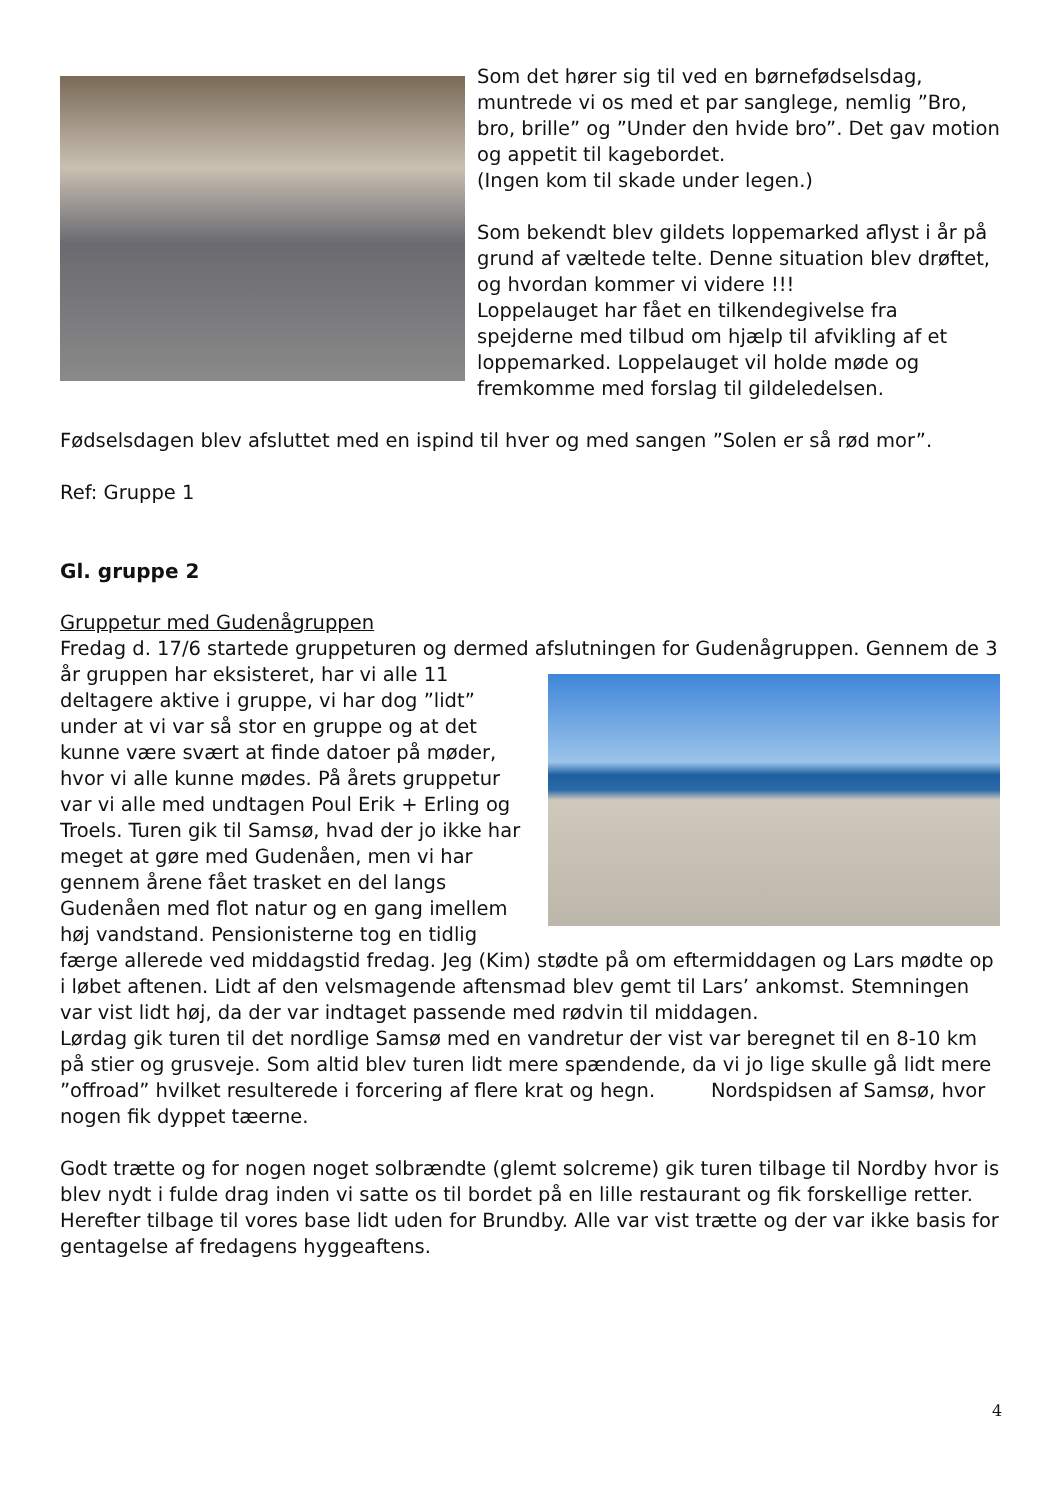Som det hører sig til ved en børnefødselsdag, muntrede vi os med et par sanglege, nemlig ”Bro, bro, brille” og ”Under den hvide bro”. Det gav motion og appetit til kagebordet.
(Ingen kom til skade under legen.)
Som bekendt blev gildets loppemarked aflyst i år på grund af væltede telte. Denne situation blev drøftet, og hvordan kommer vi videre !!!
Loppelauget har fået en tilkendegivelse fra spejderne med tilbud om hjælp til afvikling af et loppemarked. Loppelauget vil holde møde og fremkomme med forslag til gildeledelsen.
Fødselsdagen blev afsluttet med en ispind til hver og med sangen ”Solen er så rød mor”.
Ref: Gruppe 1
Gl. gruppe 2
Gruppetur med Gudenågruppen
Fredag d. 17/6 startede gruppeturen og dermed afslutningen for Gudenågruppen. Gennem de 3 år gruppen har eksisteret, har vi alle 11 deltagere aktive i gruppe, vi har dog ”lidt” under at vi var så stor en gruppe og at det kunne være svært at finde datoer på møder, hvor vi alle kunne mødes. På årets gruppetur var vi alle med undtagen Poul Erik + Erling og Troels. Turen gik til Samsø, hvad der jo ikke har meget at gøre med Gudenåen, men vi har gennem årene fået trasket en del langs Gudenåen med flot natur og en gang imellem høj vandstand. Pensionisterne tog en tidlig færge allerede ved middagstid fredag. Jeg (Kim) stødte på om eftermiddagen og Lars mødte op i løbet aftenen. Lidt af den velsmagende aftensmad blev gemt til Lars’ ankomst. Stemningen var vist lidt høj, da der var indtaget passende med rødvin til middagen.
Lørdag gik turen til det nordlige Samsø med en vandretur der vist var beregnet til en 8-10 km på stier og grusveje. Som altid blev turen lidt mere spændende, da vi jo lige skulle gå lidt mere ”offroad” hvilket resulterede i forcering af flere krat og hegn. Nordspidsen af Samsø, hvor nogen fik dyppet tæerne.
Godt trætte og for nogen noget solbrændte (glemt solcreme) gik turen tilbage til Nordby hvor is blev nydt i fulde drag inden vi satte os til bordet på en lille restaurant og fik forskellige retter. Herefter tilbage til vores base lidt uden for Brundby. Alle var vist trætte og der var ikke basis for gentagelse af fredagens hyggeaftens.
4